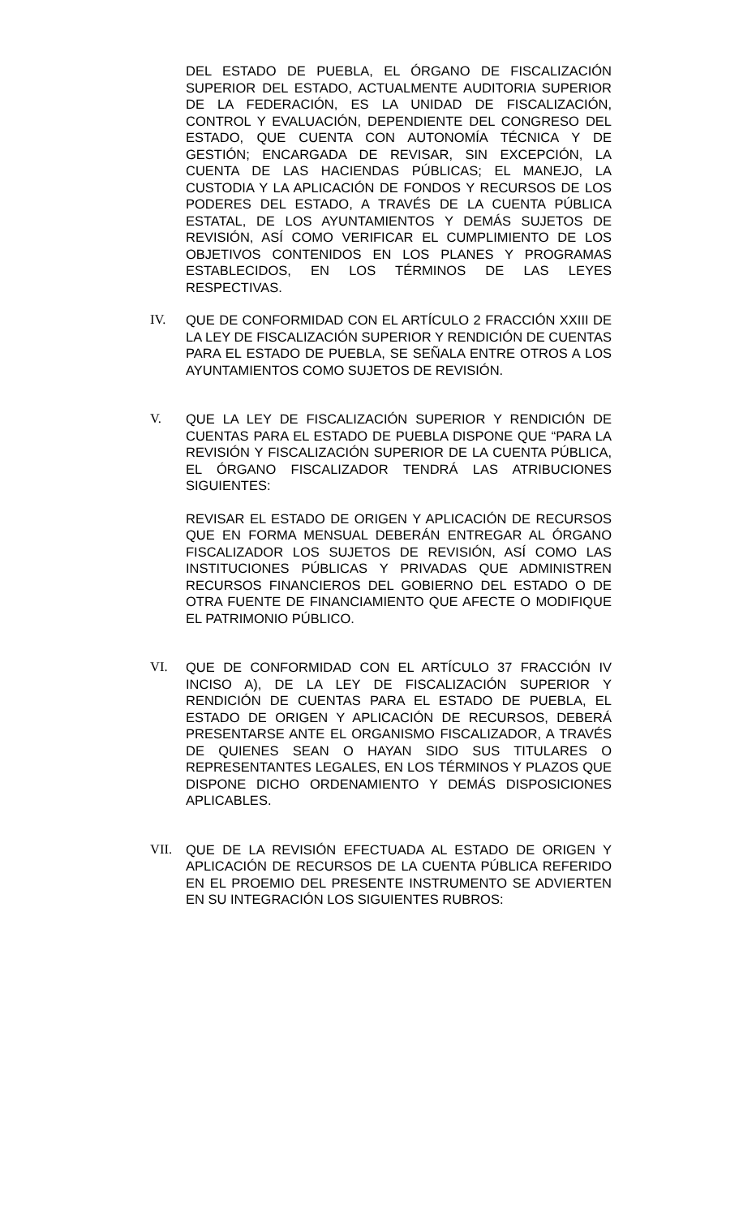DEL ESTADO DE PUEBLA, EL ÓRGANO DE FISCALIZACIÓN SUPERIOR DEL ESTADO, ACTUALMENTE AUDITORIA SUPERIOR DE LA FEDERACIÓN, ES LA UNIDAD DE FISCALIZACIÓN, CONTROL Y EVALUACIÓN, DEPENDIENTE DEL CONGRESO DEL ESTADO, QUE CUENTA CON AUTONOMÍA TÉCNICA Y DE GESTIÓN; ENCARGADA DE REVISAR, SIN EXCEPCIÓN, LA CUENTA DE LAS HACIENDAS PÚBLICAS; EL MANEJO, LA CUSTODIA Y LA APLICACIÓN DE FONDOS Y RECURSOS DE LOS PODERES DEL ESTADO, A TRAVÉS DE LA CUENTA PÚBLICA ESTATAL, DE LOS AYUNTAMIENTOS Y DEMÁS SUJETOS DE REVISIÓN, ASÍ COMO VERIFICAR EL CUMPLIMIENTO DE LOS OBJETIVOS CONTENIDOS EN LOS PLANES Y PROGRAMAS ESTABLECIDOS, EN LOS TÉRMINOS DE LAS LEYES RESPECTIVAS.
IV. QUE DE CONFORMIDAD CON EL ARTÍCULO 2 FRACCIÓN XXIII DE LA LEY DE FISCALIZACIÓN SUPERIOR Y RENDICIÓN DE CUENTAS PARA EL ESTADO DE PUEBLA, SE SEÑALA ENTRE OTROS A LOS AYUNTAMIENTOS COMO SUJETOS DE REVISIÓN.
V. QUE LA LEY DE FISCALIZACIÓN SUPERIOR Y RENDICIÓN DE CUENTAS PARA EL ESTADO DE PUEBLA DISPONE QUE “PARA LA REVISIÓN Y FISCALIZACIÓN SUPERIOR DE LA CUENTA PÚBLICA, EL ÓRGANO FISCALIZADOR TENDRÁ LAS ATRIBUCIONES SIGUIENTES:
REVISAR EL ESTADO DE ORIGEN Y APLICACIÓN DE RECURSOS QUE EN FORMA MENSUAL DEBERÁN ENTREGAR AL ÓRGANO FISCALIZADOR LOS SUJETOS DE REVISIÓN, ASÍ COMO LAS INSTITUCIONES PÚBLICAS Y PRIVADAS QUE ADMINISTREN RECURSOS FINANCIEROS DEL GOBIERNO DEL ESTADO O DE OTRA FUENTE DE FINANCIAMIENTO QUE AFECTE O MODIFIQUE EL PATRIMONIO PÚBLICO.
VI. QUE DE CONFORMIDAD CON EL ARTÍCULO 37 FRACCIÓN IV INCISO A), DE LA LEY DE FISCALIZACIÓN SUPERIOR Y RENDICIÓN DE CUENTAS PARA EL ESTADO DE PUEBLA, EL ESTADO DE ORIGEN Y APLICACIÓN DE RECURSOS, DEBERÁ PRESENTARSE ANTE EL ORGANISMO FISCALIZADOR, A TRAVÉS DE QUIENES SEAN O HAYAN SIDO SUS TITULARES O REPRESENTANTES LEGALES, EN LOS TÉRMINOS Y PLAZOS QUE DISPONE DICHO ORDENAMIENTO Y DEMÁS DISPOSICIONES APLICABLES.
VII. QUE DE LA REVISIÓN EFECTUADA AL ESTADO DE ORIGEN Y APLICACIÓN DE RECURSOS DE LA CUENTA PÚBLICA REFERIDO EN EL PROEMIO DEL PRESENTE INSTRUMENTO SE ADVIERTEN EN SU INTEGRACIÓN LOS SIGUIENTES RUBROS: